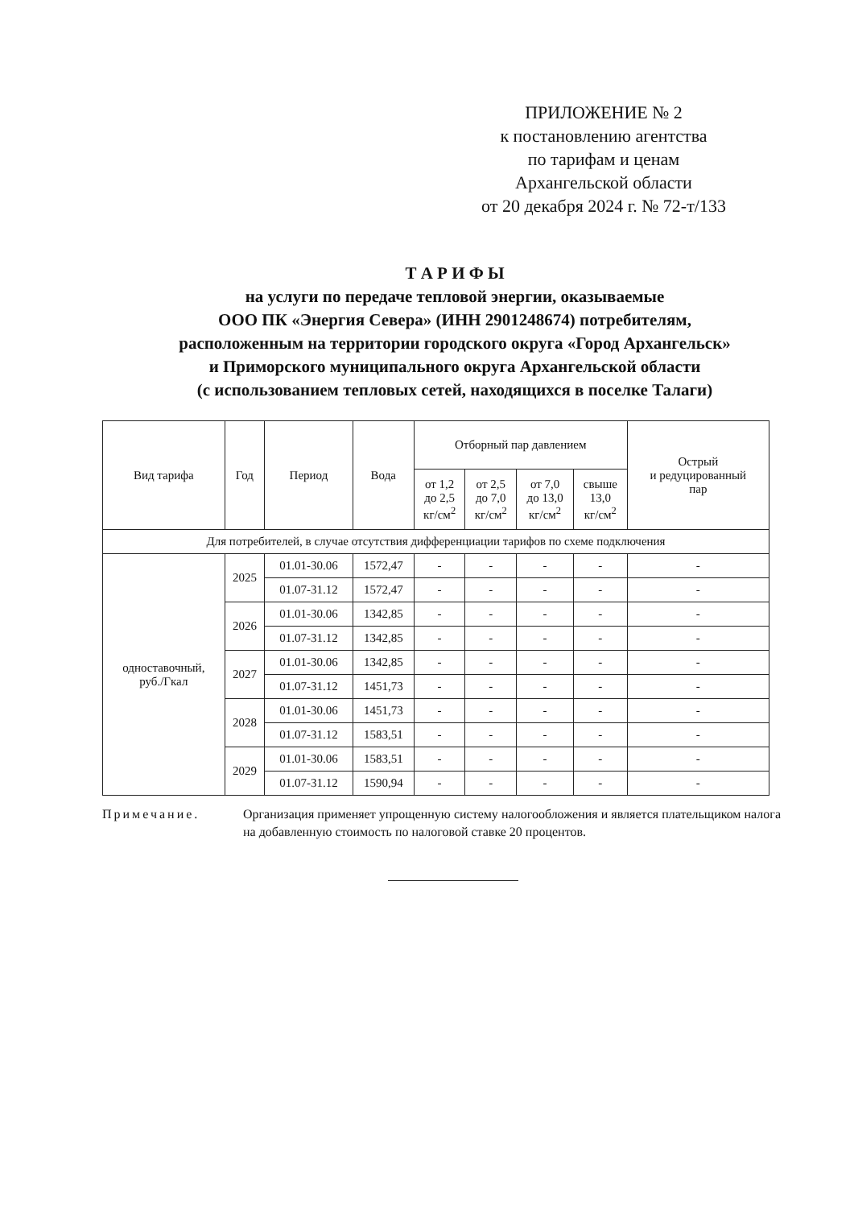ПРИЛОЖЕНИЕ № 2
к постановлению агентства
по тарифам и ценам
Архангельской области
от 20 декабря 2024 г. № 72-т/133
Т А Р И Ф Ы
на услуги по передаче тепловой энергии, оказываемые
ООО ПК «Энергия Севера» (ИНН 2901248674) потребителям,
расположенным на территории городского округа «Город Архангельск»
и Приморского муниципального округа Архангельской области
(с использованием тепловых сетей, находящихся в поселке Талаги)
| Вид тарифа | Год | Период | Вода | Отборный пар давлением | | | | Острый и редуцированный пар |
| --- | --- | --- | --- | --- | --- | --- | --- | --- |
| | | | | от 1,2 до 2,5 кг/см<sup>2</sup> | от 2,5 до 7,0 кг/см<sup>2</sup> | от 7,0 до 13,0 кг/см<sup>2</sup> | свыше 13,0 кг/см<sup>2</sup> | |
| Для потребителей, в случае отсутствия дифференциации тарифов по схеме подключения | | | | | | | | |
| одноставочный, руб./Гкал | 2025 | 01.01-30.06 | 1572,47 | - | - | - | - | - |
| | | 01.07-31.12 | 1572,47 | - | - | - | - | - |
| | 2026 | 01.01-30.06 | 1342,85 | - | - | - | - | - |
| | | 01.07-31.12 | 1342,85 | - | - | - | - | - |
| | 2027 | 01.01-30.06 | 1342,85 | - | - | - | - | - |
| | | 01.07-31.12 | 1451,73 | - | - | - | - | - |
| | 2028 | 01.01-30.06 | 1451,73 | - | - | - | - | - |
| | | 01.07-31.12 | 1583,51 | - | - | - | - | - |
| | 2029 | 01.01-30.06 | 1583,51 | - | - | - | - | - |
| | | 01.07-31.12 | 1590,94 | - | - | - | - | - |
Примечание. Организация применяет упрощенную систему налогообложения и является плательщиком налога на добавленную стоимость по налоговой ставке 20 процентов.